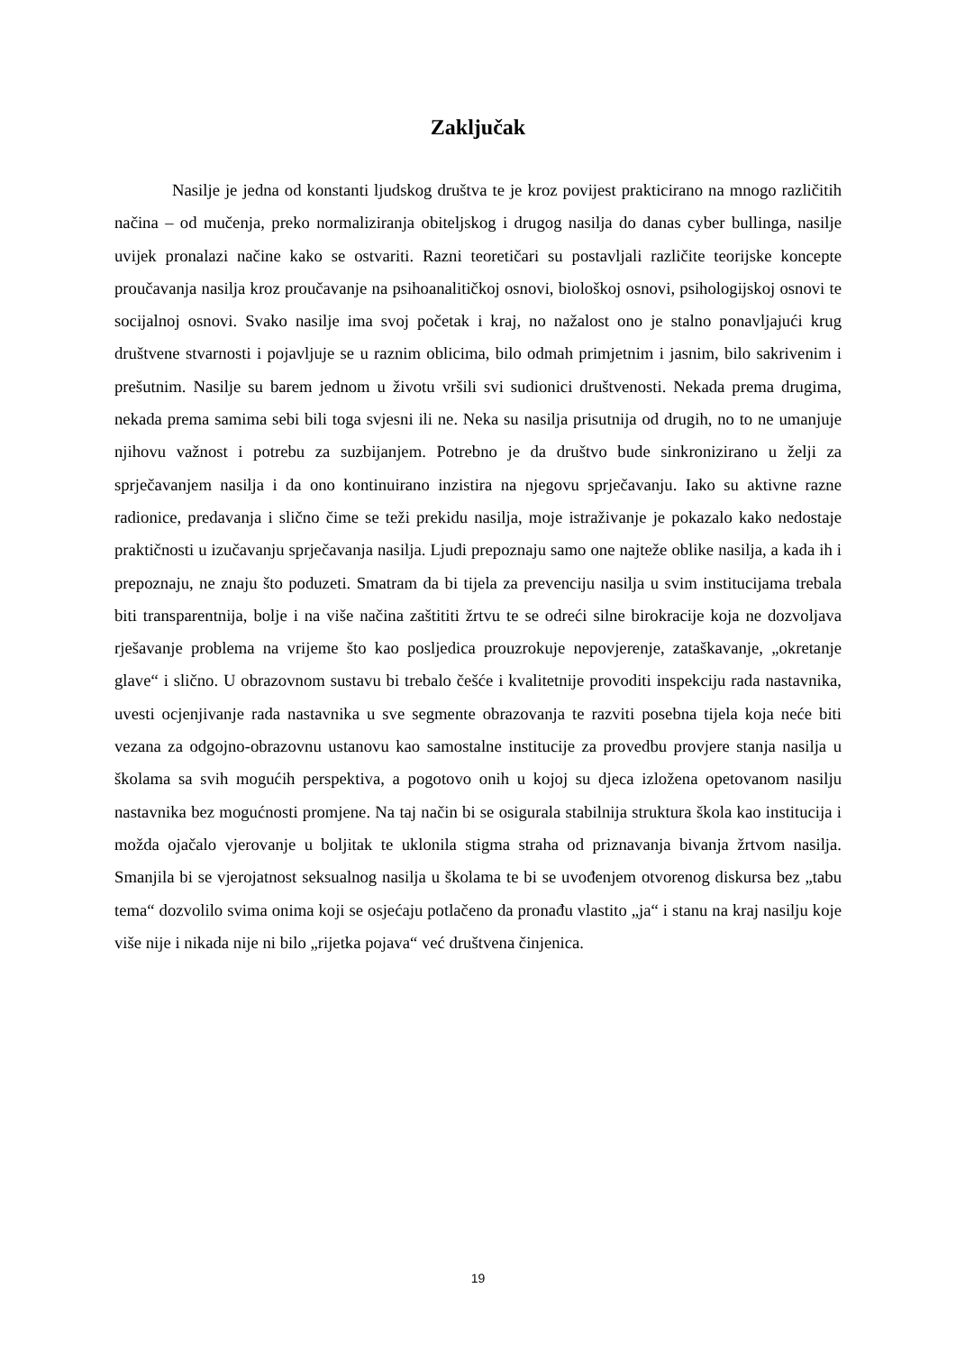Zaključak
Nasilje je jedna od konstanti ljudskog društva te je kroz povijest prakticirano na mnogo različitih načina – od mučenja, preko normaliziranja obiteljskog i drugog nasilja do danas cyber bullinga, nasilje uvijek pronalazi načine kako se ostvariti. Razni teoretičari su postavljali različite teorijske koncepte proučavanja nasilja kroz proučavanje na psihoanalitičkoj osnovi, biološkoj osnovi, psihologijskoj osnovi te socijalnoj osnovi. Svako nasilje ima svoj početak i kraj, no nažalost ono je stalno ponavljajući krug društvene stvarnosti i pojavljuje se u raznim oblicima, bilo odmah primjetnim i jasnim, bilo sakrivenim i prešutnim. Nasilje su barem jednom u životu vršili svi sudionici društvenosti. Nekada prema drugima, nekada prema samima sebi bili toga svjesni ili ne. Neka su nasilja prisutnija od drugih, no to ne umanjuje njihovu važnost i potrebu za suzbijanjem. Potrebno je da društvo bude sinkronizirano u želji za sprječavanjem nasilja i da ono kontinuirano inzistira na njegovu sprječavanju. Iako su aktivne razne radionice, predavanja i slično čime se teži prekidu nasilja, moje istraživanje je pokazalo kako nedostaje praktičnosti u izučavanju sprječavanja nasilja. Ljudi prepoznaju samo one najteže oblike nasilja, a kada ih i prepoznaju, ne znaju što poduzeti. Smatram da bi tijela za prevenciju nasilja u svim institucijama trebala biti transparentnija, bolje i na više načina zaštititi žrtvu te se odreći silne birokracije koja ne dozvoljava rješavanje problema na vrijeme što kao posljedica prouzrokuje nepovjerenje, zataškavanje, „okretanje glave“ i slično. U obrazovnom sustavu bi trebalo češće i kvalitetnije provoditi inspekciju rada nastavnika, uvesti ocjenjivanje rada nastavnika u sve segmente obrazovanja te razviti posebna tijela koja neće biti vezana za odgojno-obrazovnu ustanovu kao samostalne institucije za provedbu provjere stanja nasilja u školama sa svih mogućih perspektiva, a pogotovo onih u kojoj su djeca izložena opetovanom nasilju nastavnika bez mogućnosti promjene. Na taj način bi se osigurala stabilnija struktura škola kao institucija i možda ojačalo vjerovanje u boljitak te uklonila stigma straha od priznavanja bivanja žrtvom nasilja. Smanjila bi se vjerojatnost seksualnog nasilja u školama te bi se uvođenjem otvorenog diskursa bez „tabu tema“ dozvolilo svima onima koji se osjećaju potlačeno da pronađu vlastito „ja“ i stanu na kraj nasilju koje više nije i nikada nije ni bilo „rijetka pojava“ već društvena činjenica.
19